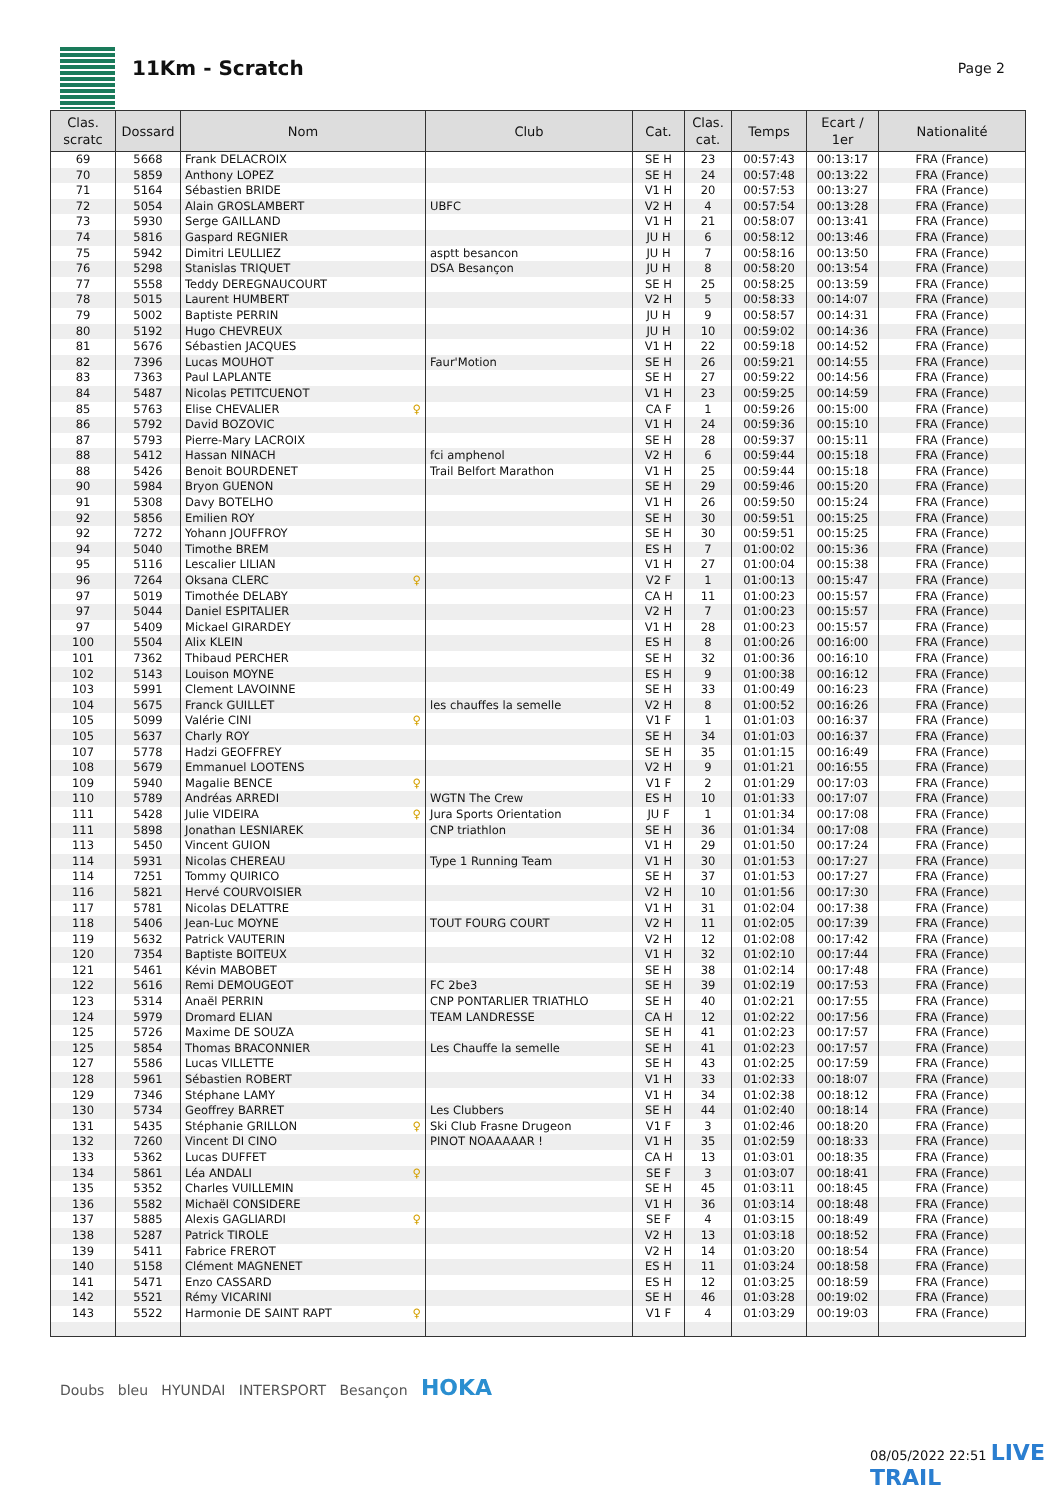11Km - Scratch
Page 2
| Clas. scratc | Dossard | Nom | Club | Cat. | Clas. cat. | Temps | Ecart / 1er | Nationalité |
| --- | --- | --- | --- | --- | --- | --- | --- | --- |
| 69 | 5668 | Frank DELACROIX | | SE H | 23 | 00:57:43 | 00:13:17 | FRA (France) |
| 70 | 5859 | Anthony LOPEZ | | SE H | 24 | 00:57:48 | 00:13:22 | FRA (France) |
| 71 | 5164 | Sébastien BRIDE | | V1 H | 20 | 00:57:53 | 00:13:27 | FRA (France) |
| 72 | 5054 | Alain GROSLAMBERT | UBFC | V2 H | 4 | 00:57:54 | 00:13:28 | FRA (France) |
| 73 | 5930 | Serge GAILLAND | | V1 H | 21 | 00:58:07 | 00:13:41 | FRA (France) |
| 74 | 5816 | Gaspard REGNIER | | JU H | 6 | 00:58:12 | 00:13:46 | FRA (France) |
| 75 | 5942 | Dimitri LEULLIEZ | asptt besancon | JU H | 7 | 00:58:16 | 00:13:50 | FRA (France) |
| 76 | 5298 | Stanislas TRIQUET | DSA Besançon | JU H | 8 | 00:58:20 | 00:13:54 | FRA (France) |
| 77 | 5558 | Teddy DEREGNAUCOURT | | SE H | 25 | 00:58:25 | 00:13:59 | FRA (France) |
| 78 | 5015 | Laurent HUMBERT | | V2 H | 5 | 00:58:33 | 00:14:07 | FRA (France) |
| 79 | 5002 | Baptiste PERRIN | | JU H | 9 | 00:58:57 | 00:14:31 | FRA (France) |
| 80 | 5192 | Hugo CHEVREUX | | JU H | 10 | 00:59:02 | 00:14:36 | FRA (France) |
| 81 | 5676 | Sébastien JACQUES | | V1 H | 22 | 00:59:18 | 00:14:52 | FRA (France) |
| 82 | 7396 | Lucas MOUHOT | Faur'Motion | SE H | 26 | 00:59:21 | 00:14:55 | FRA (France) |
| 83 | 7363 | Paul LAPLANTE | | SE H | 27 | 00:59:22 | 00:14:56 | FRA (France) |
| 84 | 5487 | Nicolas PETITCUENOT | | V1 H | 23 | 00:59:25 | 00:14:59 | FRA (France) |
| 85 | 5763 | Elise CHEVALIER ♀ | | CA F | 1 | 00:59:26 | 00:15:00 | FRA (France) |
| 86 | 5792 | David BOZOVIC | | V1 H | 24 | 00:59:36 | 00:15:10 | FRA (France) |
| 87 | 5793 | Pierre-Mary LACROIX | | SE H | 28 | 00:59:37 | 00:15:11 | FRA (France) |
| 88 | 5412 | Hassan NINACH | fci amphenol | V2 H | 6 | 00:59:44 | 00:15:18 | FRA (France) |
| 88 | 5426 | Benoit BOURDENET | Trail Belfort Marathon | V1 H | 25 | 00:59:44 | 00:15:18 | FRA (France) |
| 90 | 5984 | Bryon GUENON | | SE H | 29 | 00:59:46 | 00:15:20 | FRA (France) |
| 91 | 5308 | Davy BOTELHO | | V1 H | 26 | 00:59:50 | 00:15:24 | FRA (France) |
| 92 | 5856 | Emilien ROY | | SE H | 30 | 00:59:51 | 00:15:25 | FRA (France) |
| 92 | 7272 | Yohann JOUFFROY | | SE H | 30 | 00:59:51 | 00:15:25 | FRA (France) |
| 94 | 5040 | Timothe BREM | | ES H | 7 | 01:00:02 | 00:15:36 | FRA (France) |
| 95 | 5116 | Lescalier LILIAN | | V1 H | 27 | 01:00:04 | 00:15:38 | FRA (France) |
| 96 | 7264 | Oksana CLERC ♀ | | V2 F | 1 | 01:00:13 | 00:15:47 | FRA (France) |
| 97 | 5019 | Timothée DELABY | | CA H | 11 | 01:00:23 | 00:15:57 | FRA (France) |
| 97 | 5044 | Daniel ESPITALIER | | V2 H | 7 | 01:00:23 | 00:15:57 | FRA (France) |
| 97 | 5409 | Mickael GIRARDEY | | V1 H | 28 | 01:00:23 | 00:15:57 | FRA (France) |
| 100 | 5504 | Alix KLEIN | | ES H | 8 | 01:00:26 | 00:16:00 | FRA (France) |
| 101 | 7362 | Thibaud PERCHER | | SE H | 32 | 01:00:36 | 00:16:10 | FRA (France) |
| 102 | 5143 | Louison MOYNE | | ES H | 9 | 01:00:38 | 00:16:12 | FRA (France) |
| 103 | 5991 | Clement LAVOINNE | | SE H | 33 | 01:00:49 | 00:16:23 | FRA (France) |
| 104 | 5675 | Franck GUILLET | les chauffes la semelle | V2 H | 8 | 01:00:52 | 00:16:26 | FRA (France) |
| 105 | 5099 | Valérie CINI ♀ | | V1 F | 1 | 01:01:03 | 00:16:37 | FRA (France) |
| 105 | 5637 | Charly ROY | | SE H | 34 | 01:01:03 | 00:16:37 | FRA (France) |
| 107 | 5778 | Hadzi GEOFFREY | | SE H | 35 | 01:01:15 | 00:16:49 | FRA (France) |
| 108 | 5679 | Emmanuel LOOTENS | | V2 H | 9 | 01:01:21 | 00:16:55 | FRA (France) |
| 109 | 5940 | Magalie BENCE ♀ | | V1 F | 2 | 01:01:29 | 00:17:03 | FRA (France) |
| 110 | 5789 | Andréas ARREDI | WGTN The Crew | ES H | 10 | 01:01:33 | 00:17:07 | FRA (France) |
| 111 | 5428 | Julie VIDEIRA ♀ | Jura Sports Orientation | JU F | 1 | 01:01:34 | 00:17:08 | FRA (France) |
| 111 | 5898 | Jonathan LESNIAREK | CNP triathlon | SE H | 36 | 01:01:34 | 00:17:08 | FRA (France) |
| 113 | 5450 | Vincent GUION | | V1 H | 29 | 01:01:50 | 00:17:24 | FRA (France) |
| 114 | 5931 | Nicolas CHEREAU | Type 1 Running Team | V1 H | 30 | 01:01:53 | 00:17:27 | FRA (France) |
| 114 | 7251 | Tommy QUIRICO | | SE H | 37 | 01:01:53 | 00:17:27 | FRA (France) |
| 116 | 5821 | Hervé COURVOISIER | | V2 H | 10 | 01:01:56 | 00:17:30 | FRA (France) |
| 117 | 5781 | Nicolas DELATTRE | | V1 H | 31 | 01:02:04 | 00:17:38 | FRA (France) |
| 118 | 5406 | Jean-Luc MOYNE | TOUT FOURG COURT | V2 H | 11 | 01:02:05 | 00:17:39 | FRA (France) |
| 119 | 5632 | Patrick VAUTERIN | | V2 H | 12 | 01:02:08 | 00:17:42 | FRA (France) |
| 120 | 7354 | Baptiste BOITEUX | | V1 H | 32 | 01:02:10 | 00:17:44 | FRA (France) |
| 121 | 5461 | Kévin MABOBET | | SE H | 38 | 01:02:14 | 00:17:48 | FRA (France) |
| 122 | 5616 | Remi DEMOUGEOT | FC 2be3 | SE H | 39 | 01:02:19 | 00:17:53 | FRA (France) |
| 123 | 5314 | Anaël PERRIN | CNP PONTARLIER TRIATHLO | SE H | 40 | 01:02:21 | 00:17:55 | FRA (France) |
| 124 | 5979 | Dromard ELIAN | TEAM LANDRESSE | CA H | 12 | 01:02:22 | 00:17:56 | FRA (France) |
| 125 | 5726 | Maxime DE SOUZA | | SE H | 41 | 01:02:23 | 00:17:57 | FRA (France) |
| 125 | 5854 | Thomas BRACONNIER | Les Chauffe la semelle | SE H | 41 | 01:02:23 | 00:17:57 | FRA (France) |
| 127 | 5586 | Lucas VILLETTE | | SE H | 43 | 01:02:25 | 00:17:59 | FRA (France) |
| 128 | 5961 | Sébastien ROBERT | | V1 H | 33 | 01:02:33 | 00:18:07 | FRA (France) |
| 129 | 7346 | Stéphane LAMY | | V1 H | 34 | 01:02:38 | 00:18:12 | FRA (France) |
| 130 | 5734 | Geoffrey BARRET | Les Clubbers | SE H | 44 | 01:02:40 | 00:18:14 | FRA (France) |
| 131 | 5435 | Stéphanie GRILLON ♀ | Ski Club Frasne Drugeon | V1 F | 3 | 01:02:46 | 00:18:20 | FRA (France) |
| 132 | 7260 | Vincent DI CINO | PINOT NOAAAAAR ! | V1 H | 35 | 01:02:59 | 00:18:33 | FRA (France) |
| 133 | 5362 | Lucas DUFFET | | CA H | 13 | 01:03:01 | 00:18:35 | FRA (France) |
| 134 | 5861 | Léa ANDALI ♀ | | SE F | 3 | 01:03:07 | 00:18:41 | FRA (France) |
| 135 | 5352 | Charles VUILLEMIN | | SE H | 45 | 01:03:11 | 00:18:45 | FRA (France) |
| 136 | 5582 | Michaël CONSIDERE | | V1 H | 36 | 01:03:14 | 00:18:48 | FRA (France) |
| 137 | 5885 | Alexis GAGLIARDI ♀ | | SE F | 4 | 01:03:15 | 00:18:49 | FRA (France) |
| 138 | 5287 | Patrick TIROLE | | V2 H | 13 | 01:03:18 | 00:18:52 | FRA (France) |
| 139 | 5411 | Fabrice FREROT | | V2 H | 14 | 01:03:20 | 00:18:54 | FRA (France) |
| 140 | 5158 | Clément MAGNENET | | ES H | 11 | 01:03:24 | 00:18:58 | FRA (France) |
| 141 | 5471 | Enzo CASSARD | | ES H | 12 | 01:03:25 | 00:18:59 | FRA (France) |
| 142 | 5521 | Rémy VICARINI | | SE H | 46 | 01:03:28 | 00:19:02 | FRA (France) |
| 143 | 5522 | Harmonie DE SAINT RAPT ♀ | | V1 F | 4 | 01:03:29 | 00:19:03 | FRA (France) |
Doubs bleu HYUNDAI INTERSPORT Besançon HOKA
08/05/2022 22:51 LIVE TRAIL